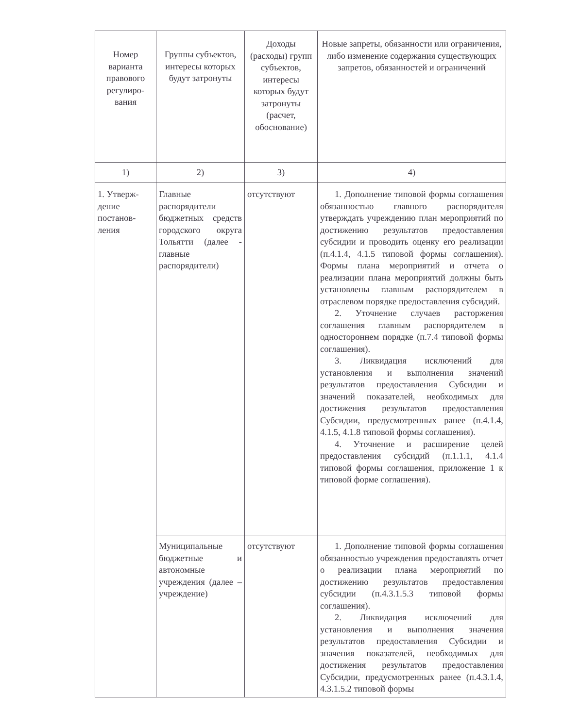| Номер варианта правового регулиро-вания | Группы субъектов, интересы которых будут затронуты | Доходы (расходы) групп субъектов, интересы которых будут затронуты (расчет, обоснование) | Новые запреты, обязанности или ограничения, либо изменение содержания существующих запретов, обязанностей и ограничений |
| --- | --- | --- | --- |
| 1) | 2) | 3) | 4) |
| 1. Утверж-дение постанов-ления | Главные распорядители бюджетных средств городского округа Тольятти (далее - главные распорядители) | отсутствуют | 1. Дополнение типовой формы соглашения обязанностью главного распорядителя утверждать учреждению план мероприятий по достижению результатов предоставления субсидии и проводить оценку его реализации (п.4.1.4, 4.1.5 типовой формы соглашения). Формы плана мероприятий и отчета о реализации плана мероприятий должны быть установлены главным распорядителем в отраслевом порядке предоставления субсидий. 2. Уточнение случаев расторжения соглашения главным распорядителем в одностороннем порядке (п.7.4 типовой формы соглашения). 3. Ликвидация исключений для установления и выполнения значений результатов предоставления Субсидии и значений показателей, необходимых для достижения результатов предоставления Субсидии, предусмотренных ранее (п.4.1.4, 4.1.5, 4.1.8 типовой формы соглашения). 4. Уточнение и расширение целей предоставления субсидий (п.1.1.1, 4.1.4 типовой формы соглашения, приложение 1 к типовой форме соглашения). |
| | Муниципальные бюджетные и автономные учреждения (далее – учреждение) | отсутствуют | 1. Дополнение типовой формы соглашения обязанностью учреждения предоставлять отчет о реализации плана мероприятий по достижению результатов предоставления субсидии (п.4.3.1.5.3 типовой формы соглашения). 2. Ликвидация исключений для установления и выполнения значения результатов предоставления Субсидии и значения показателей, необходимых для достижения результатов предоставления Субсидии, предусмотренных ранее (п.4.3.1.4, 4.3.1.5.2 типовой формы |